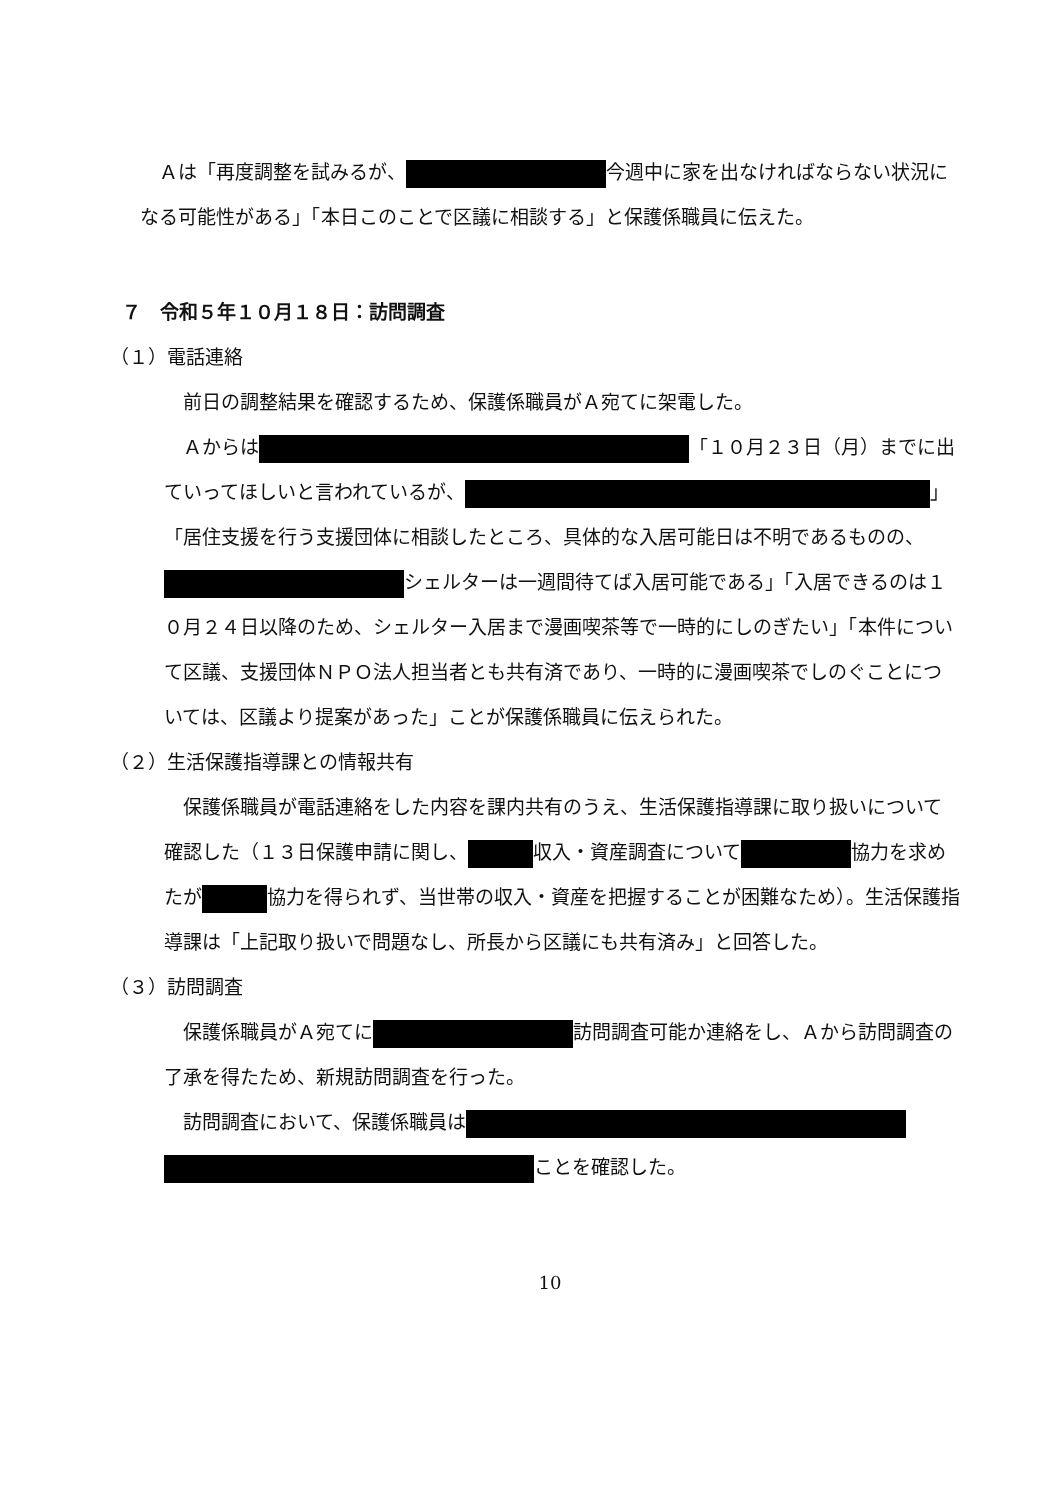Ａは「再度調整を試みるが、 今週中に家を出なければならない状況になる可能性がある」「本日このことで区議に相談する」と保護係職員に伝えた。
７　令和５年１０月１８日：訪問調査
（１）電話連絡
前日の調整結果を確認するため、保護係職員がＡ宛てに架電した。
Ａからは 「１０月２３日（月）までに出ていってほしいと言われているが、 」「居住支援を行う支援団体に相談したところ、具体的な入居可能日は不明であるものの、 シェルターは一週間待てば入居可能である」「入居できるのは１０月２４日以降のため、シェルター入居まで漫画喫茶等で一時的にしのぎたい」「本件について区議、支援団体ＮＰＯ法人担当者とも共有済であり、一時的に漫画喫茶でしのぐことについては、区議より提案があった」ことが保護係職員に伝えられた。
（２）生活保護指導課との情報共有
保護係職員が電話連絡をした内容を課内共有のうえ、生活保護指導課に取り扱いについて確認した（１３日保護申請に関し、 収入・資産調査について 協力を求めたが 協力を得られず、当世帯の収入・資産を把握することが困難なため）。生活保護指導課は「上記取り扱いで問題なし、所長から区議にも共有済み」と回答した。
（３）訪問調査
保護係職員がＡ宛てに 訪問調査可能か連絡をし、Ａから訪問調査の了承を得たため、新規訪問調査を行った。
訪問調査において、保護係職員は ことを確認した。
10